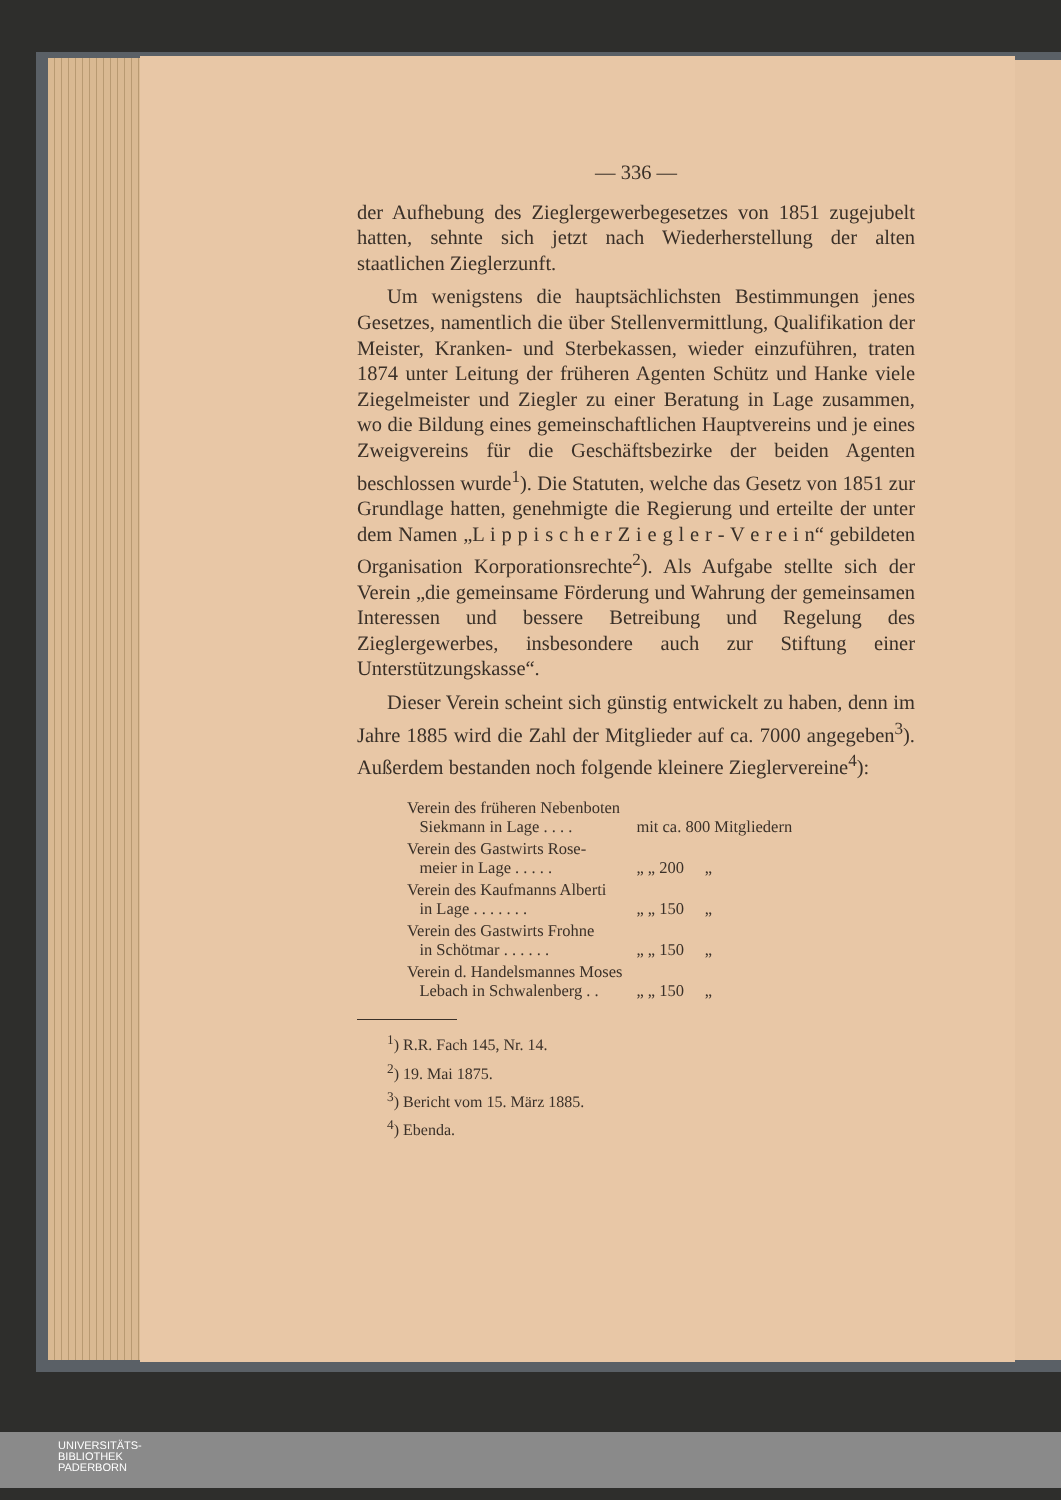— 336 —
der Aufhebung des Zieglergewerbegesetzes von 1851 zugejubelt hatten, sehnte sich jetzt nach Wiederherstellung der alten staatlichen Zieglerzunft.
Um wenigstens die hauptsächlichsten Bestimmungen jenes Gesetzes, namentlich die über Stellenvermittlung, Qualifikation der Meister, Kranken- und Sterbekassen, wieder einzuführen, traten 1874 unter Leitung der früheren Agenten Schütz und Hanke viele Ziegelmeister und Ziegler zu einer Beratung in Lage zusammen, wo die Bildung eines gemeinschaftlichen Hauptvereins und je eines Zweigvereins für die Geschäftsbezirke der beiden Agenten beschlossen wurde<sup>1</sup>). Die Statuten, welche das Gesetz von 1851 zur Grundlage hatten, genehmigte die Regierung und erteilte der unter dem Namen „L i p p i s c h e r Z i e g l e r - V e r e i n“ gebildeten Organisation Korporationsrechte<sup>2</sup>). Als Aufgabe stellte sich der Verein „die gemeinsame Förderung und Wahrung der gemeinsamen Interessen und bessere Betreibung und Regelung des Zieglergewerbes, insbesondere auch zur Stiftung einer Unterstützungskasse“.
Dieser Verein scheint sich günstig entwickelt zu haben, denn im Jahre 1885 wird die Zahl der Mitglieder auf ca. 7000 angegeben<sup>3</sup>). Außerdem bestanden noch folgende kleinere Zieglervereine<sup>4</sup>):
| Verein des früheren Nebenboten Siekmann in Lage . . . . | mit ca. 800 Mitgliedern |
| Verein des Gastwirts Rose- meier in Lage . . . . . | „ „ 200 „ |
| Verein des Kaufmanns Alberti in Lage . . . . . . . | „ „ 150 „ |
| Verein des Gastwirts Frohne in Schötmar . . . . . . | „ „ 150 „ |
| Verein d. Handelsmannes Moses Lebach in Schwalenberg . . | „ „ 150 „ |
<sup>1</sup>) R.R. Fach 145, Nr. 14.
<sup>2</sup>) 19. Mai 1875.
<sup>3</sup>) Bericht vom 15. März 1885.
<sup>4</sup>) Ebenda.
UNIVERSITÄTS-
BIBLIOTHEK
PADERBORN